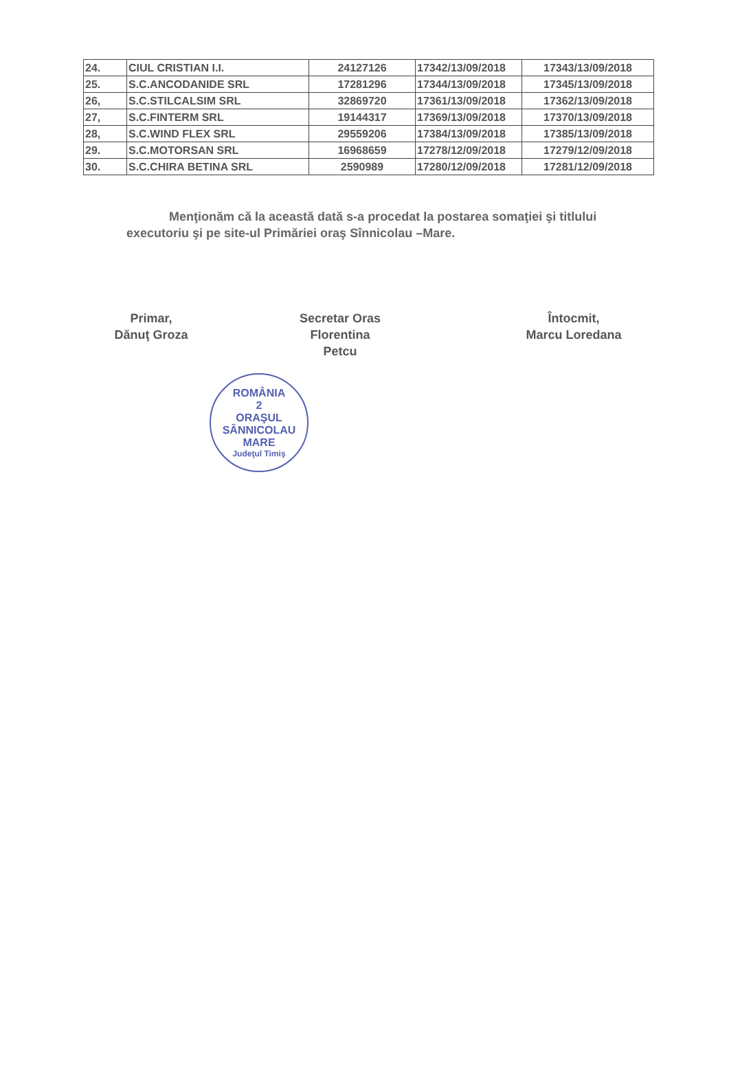| 24. | CIUL CRISTIAN I.I. | 24127126 | 17342/13/09/2018 | 17343/13/09/2018 |
| 25. | S.C.ANCODANIDE SRL | 17281296 | 17344/13/09/2018 | 17345/13/09/2018 |
| 26, | S.C.STILCALSIM SRL | 32869720 | 17361/13/09/2018 | 17362/13/09/2018 |
| 27, | S.C.FINTERM SRL | 19144317 | 17369/13/09/2018 | 17370/13/09/2018 |
| 28, | S.C.WIND FLEX SRL | 29559206 | 17384/13/09/2018 | 17385/13/09/2018 |
| 29. | S.C.MOTORSAN SRL | 16968659 | 17278/12/09/2018 | 17279/12/09/2018 |
| 30. | S.C.CHIRA BETINA SRL | 2590989 | 17280/12/09/2018 | 17281/12/09/2018 |
Menţionăm că la această dată s-a procedat la postarea somaţiei şi titlului executoriu şi pe site-ul Primăriei oraş Sînnicolau –Mare.
Primar,
Dănuţ Groza
Secretar Oras
Florentina Petcu
Întocmit,
Marcu Loredana
ROMÂNIA
2
ORAŞUL
SÂNNICOLAU
MARE
Judeţul Timiş